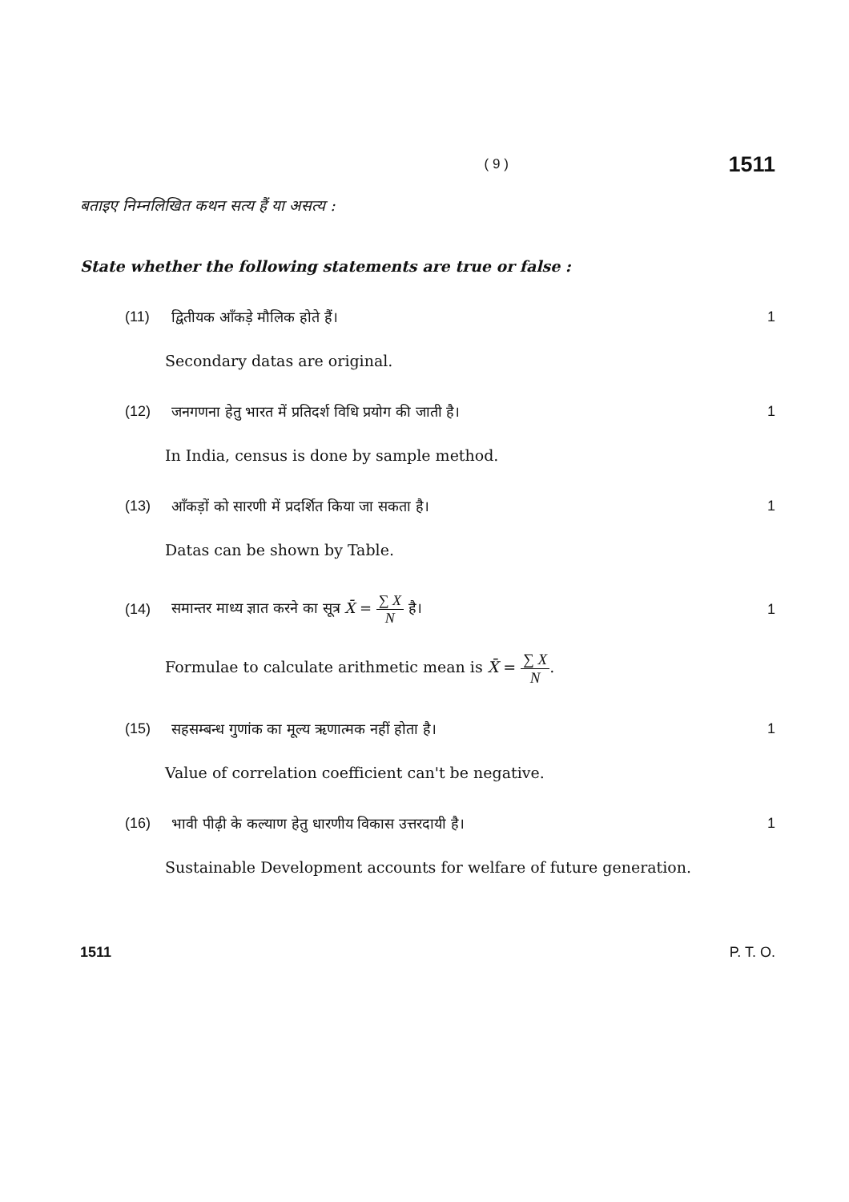( 9 )
1511
बताइए निम्नलिखित कथन सत्य हैं या असत्य :
State whether the following statements are true or false :
(11) द्वितीयक आँकड़े मौलिक होते हैं। 1
Secondary datas are original.
(12) जनगणना हेतु भारत में प्रतिदर्श विधि प्रयोग की जाती है। 1
In India, census is done by sample method.
(13) आँकड़ों को सारणी में प्रदर्शित किया जा सकता है। 1
Datas can be shown by Table.
(14) समान्तर माध्य ज्ञात करने का सूत्र X̄ = ∑ X N है। 1
Formulae to calculate arithmetic mean is X̄ = ∑ X N.
(15) सहसम्बन्ध गुणांक का मूल्य ऋणात्मक नहीं होता है। 1
Value of correlation coefficient can't be negative.
(16) भावी पीढ़ी के कल्याण हेतु धारणीय विकास उत्तरदायी है। 1
Sustainable Development accounts for welfare of future generation.
1511 P. T. O.